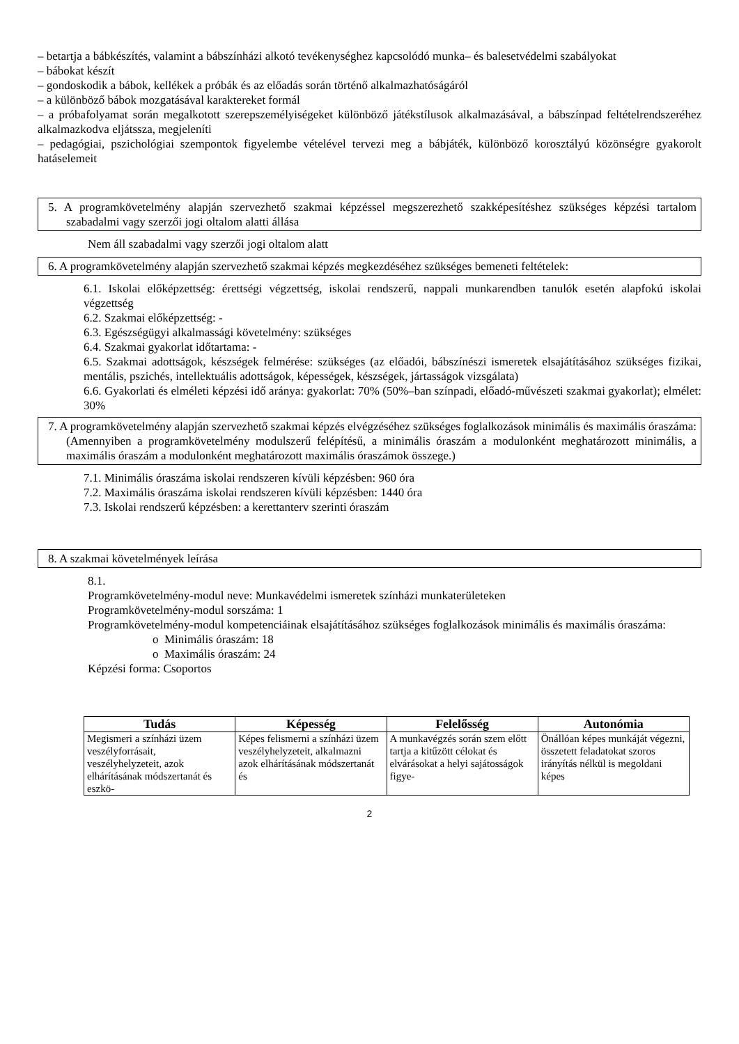– betartja a bábkészítés, valamint a bábszínházi alkotó tevékenységhez kapcsolódó munka– és balesetvédelmi szabályokat
– bábokat készít
– gondoskodik a bábok, kellékek a próbák és az előadás során történő alkalmazhatóságáról
– a különböző bábok mozgatásával karaktereket formál
– a próbafolyamat során megalkotott szerepszemélyiségeket különböző játékstílusok alkalmazásával, a bábszínpad feltételrendszeréhez alkalmazkodva eljátssza, megjeleníti
– pedagógiai, pszichológiai szempontok figyelembe vételével tervezi meg a bábjáték, különböző korosztályú közönségre gyakorolt hatáselemeit
5. A programkövetelmény alapján szervezhető szakmai képzéssel megszerezhető szakképesítéshez szükséges képzési tartalom szabadalmi vagy szerzői jogi oltalom alatti állása
Nem áll szabadalmi vagy szerzői jogi oltalom alatt
6. A programkövetelmény alapján szervezhető szakmai képzés megkezdéséhez szükséges bemeneti feltételek:
6.1. Iskolai előképzettség: érettségi végzettség, iskolai rendszerű, nappali munkarendben tanulók esetén alapfokú iskolai végzettség
6.2. Szakmai előképzettség: -
6.3. Egészségügyi alkalmassági követelmény: szükséges
6.4. Szakmai gyakorlat időtartama: -
6.5. Szakmai adottságok, készségek felmérése: szükséges (az előadói, bábszínészi ismeretek elsajátításához szükséges fizikai, mentális, pszichés, intellektuális adottságok, képességek, készségek, jártasságok vizsgálata)
6.6. Gyakorlati és elméleti képzési idő aránya: gyakorlat: 70% (50%–ban színpadi, előadó-művészeti szakmai gyakorlat); elmélet: 30%
7. A programkövetelmény alapján szervezhető szakmai képzés elvégzéséhez szükséges foglalkozások minimális és maximális óraszáma: (Amennyiben a programkövetelmény modulszerű felépítésű, a minimális óraszám a modulonként meghatározott minimális, a maximális óraszám a modulonként meghatározott maximális óraszámok összege.)
7.1. Minimális óraszáma iskolai rendszeren kívüli képzésben: 960 óra
7.2. Maximális óraszáma iskolai rendszeren kívüli képzésben: 1440 óra
7.3. Iskolai rendszerű képzésben: a kerettanterv szerinti óraszám
8. A szakmai követelmények leírása
8.1.
Programkövetelmény-modul neve: Munkavédelmi ismeretek színházi munkaterületeken
Programkövetelmény-modul sorszáma: 1
Programkövetelmény-modul kompetenciáinak elsajátításához szükséges foglalkozások minimális és maximális óraszáma:
o Minimális óraszám: 18
o Maximális óraszám: 24
Képzési forma: Csoportos
| Tudás | Képesség | Felelősség | Autonómia |
| --- | --- | --- | --- |
| Megismeri a színházi üzem veszélyforrásait, veszélyhelyzeteit, azok elhárításának módszertanát és eszkö- | Képes felismerni a színházi üzem veszélyhelyzeteit, alkalmazni azok elhárításának módszertanát és | A munkavégzés során szem előtt tartja a kitűzött célokat és elvárásokat a helyi sajátosságok figye- | Önállóan képes munkáját végezni, összetett feladatokat szoros irányítás nélkül is megoldani képes |
2